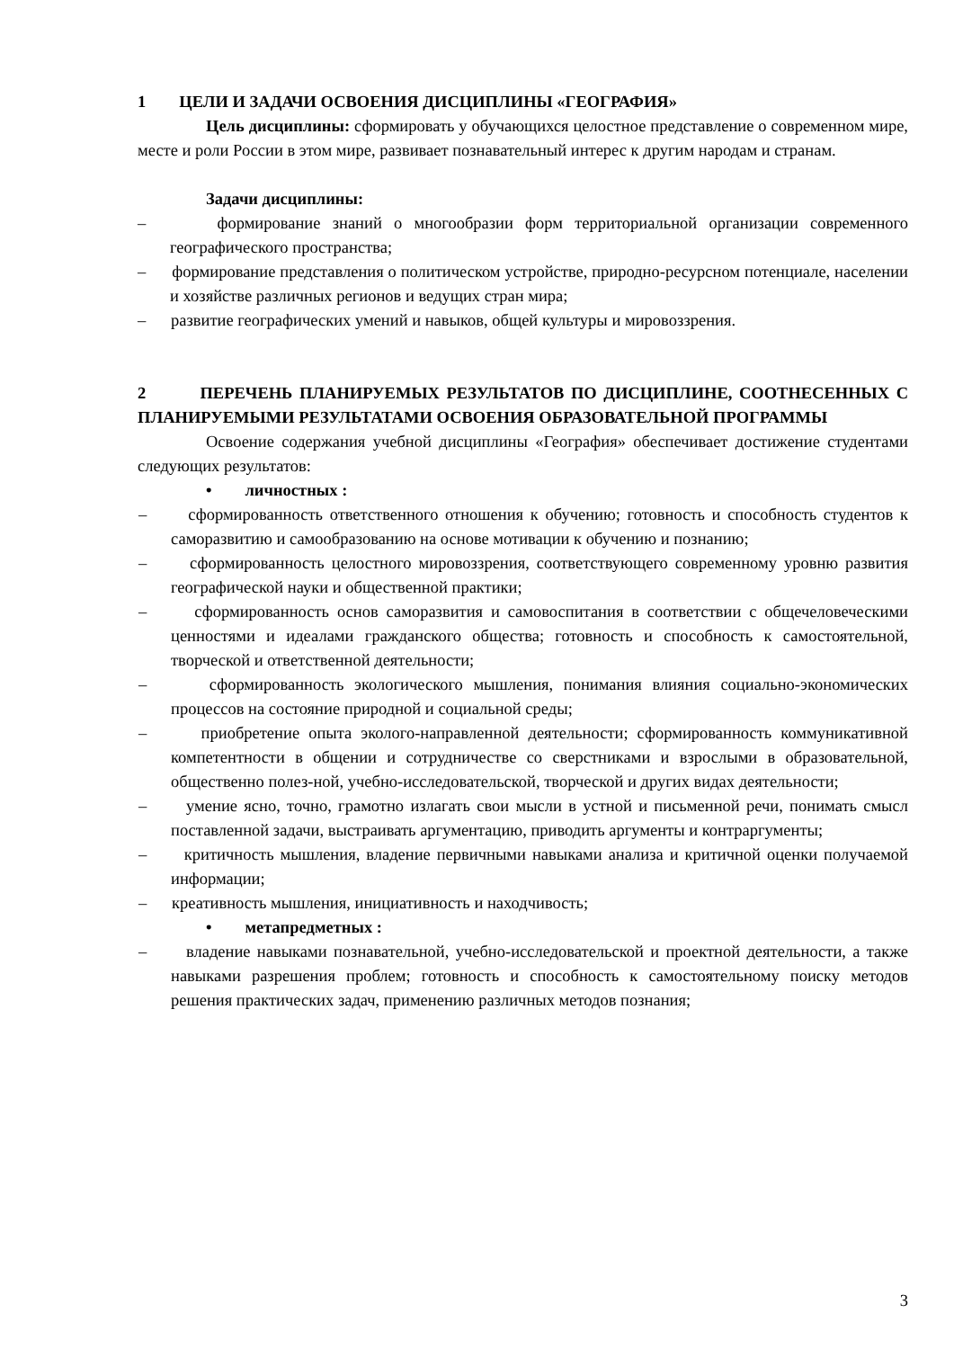1 ЦЕЛИ И ЗАДАЧИ ОСВОЕНИЯ ДИСЦИПЛИНЫ «ГЕОГРАФИЯ»
Цель дисциплины: сформировать у обучающихся целостное представление о современном мире, месте и роли России в этом мире, развивает познавательный интерес к другим народам и странам.
Задачи дисциплины:
– формирование знаний о многообразии форм территориальной организации современного географического пространства;
– формирование представления о политическом устройстве, природно-ресурсном потенциале, населении и хозяйстве различных регионов и ведущих стран мира;
– развитие географических умений и навыков, общей культуры и мировоззрения.
2 ПЕРЕЧЕНЬ ПЛАНИРУЕМЫХ РЕЗУЛЬТАТОВ ПО ДИСЦИПЛИНЕ, СООТНЕСЕННЫХ С ПЛАНИРУЕМЫМИ РЕЗУЛЬТАТАМИ ОСВОЕНИЯ ОБРАЗОВАТЕЛЬНОЙ ПРОГРАММЫ
Освоение содержания учебной дисциплины «География» обеспечивает достижение студентами следующих результатов:
• личностных :
– сформированность ответственного отношения к обучению; готовность и способность студентов к саморазвитию и самообразованию на основе мотивации к обучению и познанию;
– сформированность целостного мировоззрения, соответствующего современному уровню развития географической науки и общественной практики;
– сформированность основ саморазвития и самовоспитания в соответствии с общечеловеческими ценностями и идеалами гражданского общества; готовность и способность к самостоятельной, творческой и ответственной деятельности;
– сформированность экологического мышления, понимания влияния социально-экономических процессов на состояние природной и социальной среды;
– приобретение опыта эколого-направленной деятельности; сформированность коммуникативной компетентности в общении и сотрудничестве со сверстниками и взрослыми в образовательной, общественно полез-ной, учебно-исследовательской, творческой и других видах деятельности;
– умение ясно, точно, грамотно излагать свои мысли в устной и письменной речи, понимать смысл поставленной задачи, выстраивать аргументацию, приводить аргументы и контраргументы;
– критичность мышления, владение первичными навыками анализа и критичной оценки получаемой информации;
– креативность мышления, инициативность и находчивость;
• метапредметных :
– владение навыками познавательной, учебно-исследовательской и проектной деятельности, а также навыками разрешения проблем; готовность и способность к самостоятельному поиску методов решения практических задач, применению различных методов познания;
3